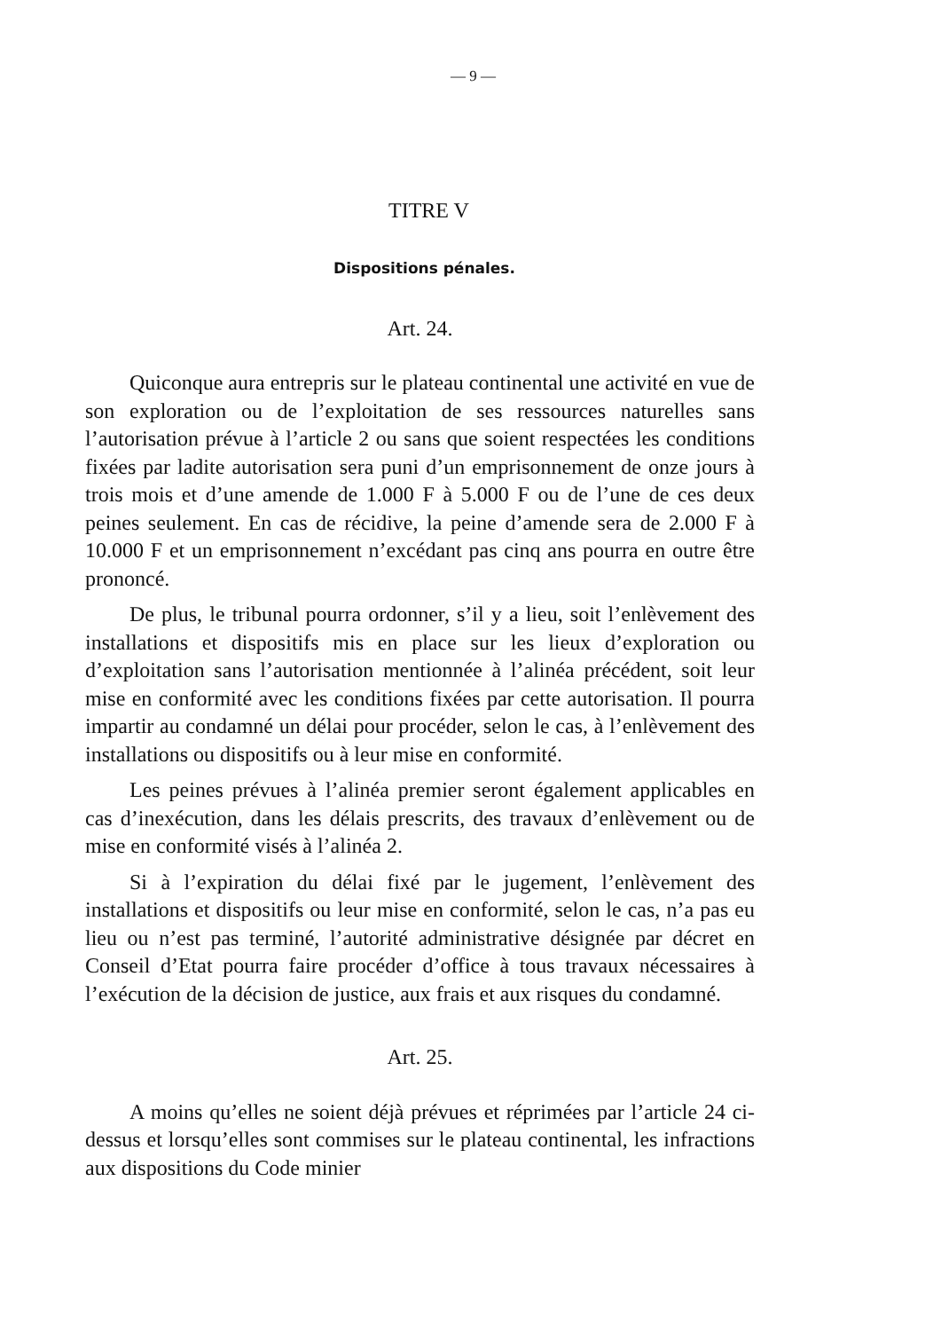— 9 —
TITRE V
Dispositions pénales.
Art. 24.
Quiconque aura entrepris sur le plateau continental une activité en vue de son exploration ou de l’exploitation de ses ressources naturelles sans l’autorisation prévue à l’article 2 ou sans que soient respectées les conditions fixées par ladite autorisation sera puni d’un emprisonnement de onze jours à trois mois et d’une amende de 1.000 F à 5.000 F ou de l’une de ces deux peines seulement. En cas de récidive, la peine d’amende sera de 2.000 F à 10.000 F et un emprisonnement n’excédant pas cinq ans pourra en outre être prononcé.
De plus, le tribunal pourra ordonner, s’il y a lieu, soit l’enlèvement des installations et dispositifs mis en place sur les lieux d’exploration ou d’exploitation sans l’autorisation mentionnée à l’alinéa précédent, soit leur mise en conformité avec les conditions fixées par cette autorisation. Il pourra impartir au condamné un délai pour procéder, selon le cas, à l’enlèvement des installations ou dispositifs ou à leur mise en conformité.
Les peines prévues à l’alinéa premier seront également applicables en cas d’inexécution, dans les délais prescrits, des travaux d’enlèvement ou de mise en conformité visés à l’alinéa 2.
Si à l’expiration du délai fixé par le jugement, l’enlèvement des installations et dispositifs ou leur mise en conformité, selon le cas, n’a pas eu lieu ou n’est pas terminé, l’autorité administrative désignée par décret en Conseil d’Etat pourra faire procéder d’office à tous travaux nécessaires à l’exécution de la décision de justice, aux frais et aux risques du condamné.
Art. 25.
A moins qu’elles ne soient déjà prévues et réprimées par l’article 24 ci-dessus et lorsqu’elles sont commises sur le plateau continental, les infractions aux dispositions du Code minier